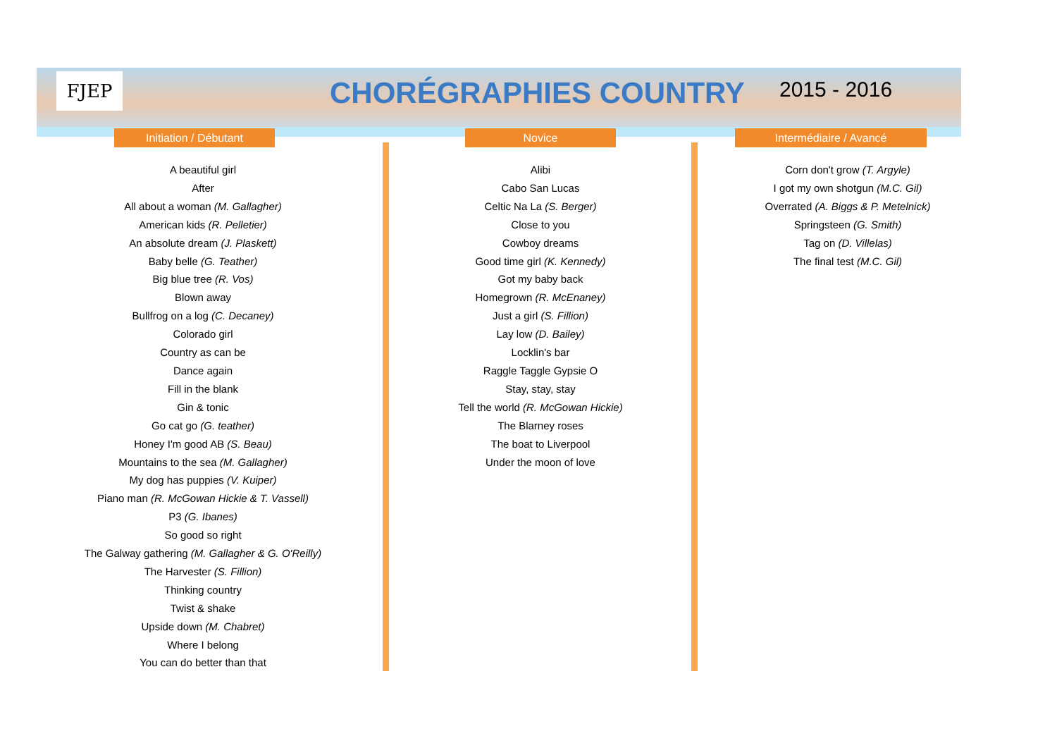FJEP CHORÉGRAPHIES COUNTRY 2015 - 2016
Initiation / Débutant Novice Intermédiaire / Avancé
A beautiful girl
After
All about a woman (M. Gallagher)
American kids (R. Pelletier)
An absolute dream (J. Plaskett)
Baby belle (G. Teather)
Big blue tree (R. Vos)
Blown away
Bullfrog on a log (C. Decaney)
Colorado girl
Country as can be
Dance again
Fill in the blank
Gin & tonic
Go cat go (G. teather)
Honey I'm good AB (S. Beau)
Mountains to the sea (M. Gallagher)
My dog has puppies (V. Kuiper)
Piano man (R. McGowan Hickie & T. Vassell)
P3 (G. Ibanes)
So good so right
The Galway gathering (M. Gallagher & G. O'Reilly)
The Harvester (S. Fillion)
Thinking country
Twist & shake
Upside down (M. Chabret)
Where I belong
You can do better than that
Alibi
Cabo San Lucas
Celtic Na La (S. Berger)
Close to you
Cowboy dreams
Good time girl (K. Kennedy)
Got my baby back
Homegrown (R. McEnaney)
Just a girl (S. Fillion)
Lay low (D. Bailey)
Locklin's bar
Raggle Taggle Gypsie O
Stay, stay, stay
Tell the world (R. McGowan Hickie)
The Blarney roses
The boat to Liverpool
Under the moon of love
Corn don't grow (T. Argyle)
I got my own shotgun (M.C. Gil)
Overrated (A. Biggs & P. Metelnick)
Springsteen (G. Smith)
Tag on (D. Villelas)
The final test (M.C. Gil)